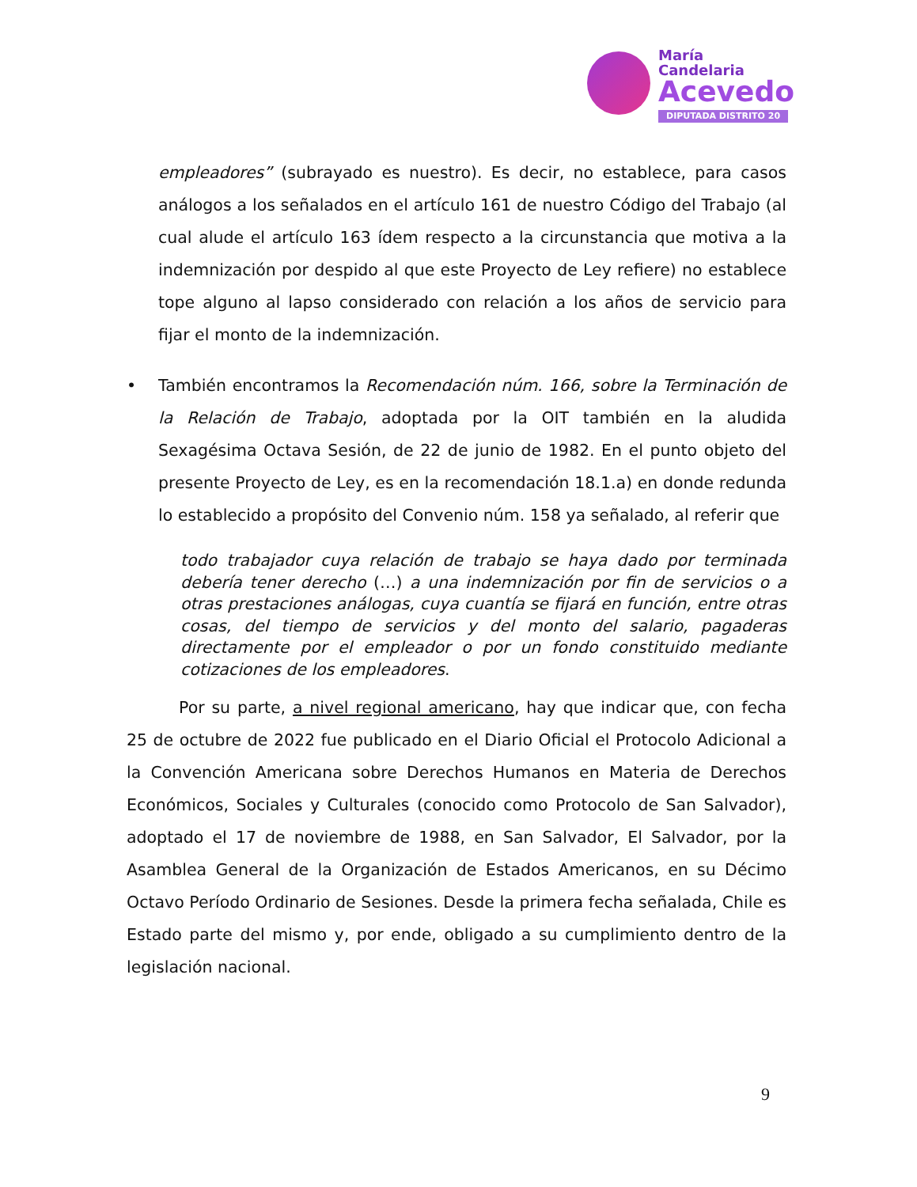María
Candelaria
Acevedo
DIPUTADA DISTRITO 20
empleadores” (subrayado es nuestro). Es decir, no establece, para casos análogos a los señalados en el artículo 161 de nuestro Código del Trabajo (al cual alude el artículo 163 ídem respecto a la circunstancia que motiva a la indemnización por despido al que este Proyecto de Ley refiere) no establece tope alguno al lapso considerado con relación a los años de servicio para fijar el monto de la indemnización.
• También encontramos la Recomendación núm. 166, sobre la Terminación de la Relación de Trabajo, adoptada por la OIT también en la aludida Sexagésima Octava Sesión, de 22 de junio de 1982. En el punto objeto del presente Proyecto de Ley, es en la recomendación 18.1.a) en donde redunda lo establecido a propósito del Convenio núm. 158 ya señalado, al referir que
todo trabajador cuya relación de trabajo se haya dado por terminada debería tener derecho (…) a una indemnización por fin de servicios o a otras prestaciones análogas, cuya cuantía se fijará en función, entre otras cosas, del tiempo de servicios y del monto del salario, pagaderas directamente por el empleador o por un fondo constituido mediante cotizaciones de los empleadores.
Por su parte, a nivel regional americano, hay que indicar que, con fecha 25 de octubre de 2022 fue publicado en el Diario Oficial el Protocolo Adicional a la Convención Americana sobre Derechos Humanos en Materia de Derechos Económicos, Sociales y Culturales (conocido como Protocolo de San Salvador), adoptado el 17 de noviembre de 1988, en San Salvador, El Salvador, por la Asamblea General de la Organización de Estados Americanos, en su Décimo Octavo Período Ordinario de Sesiones. Desde la primera fecha señalada, Chile es Estado parte del mismo y, por ende, obligado a su cumplimiento dentro de la legislación nacional.
9